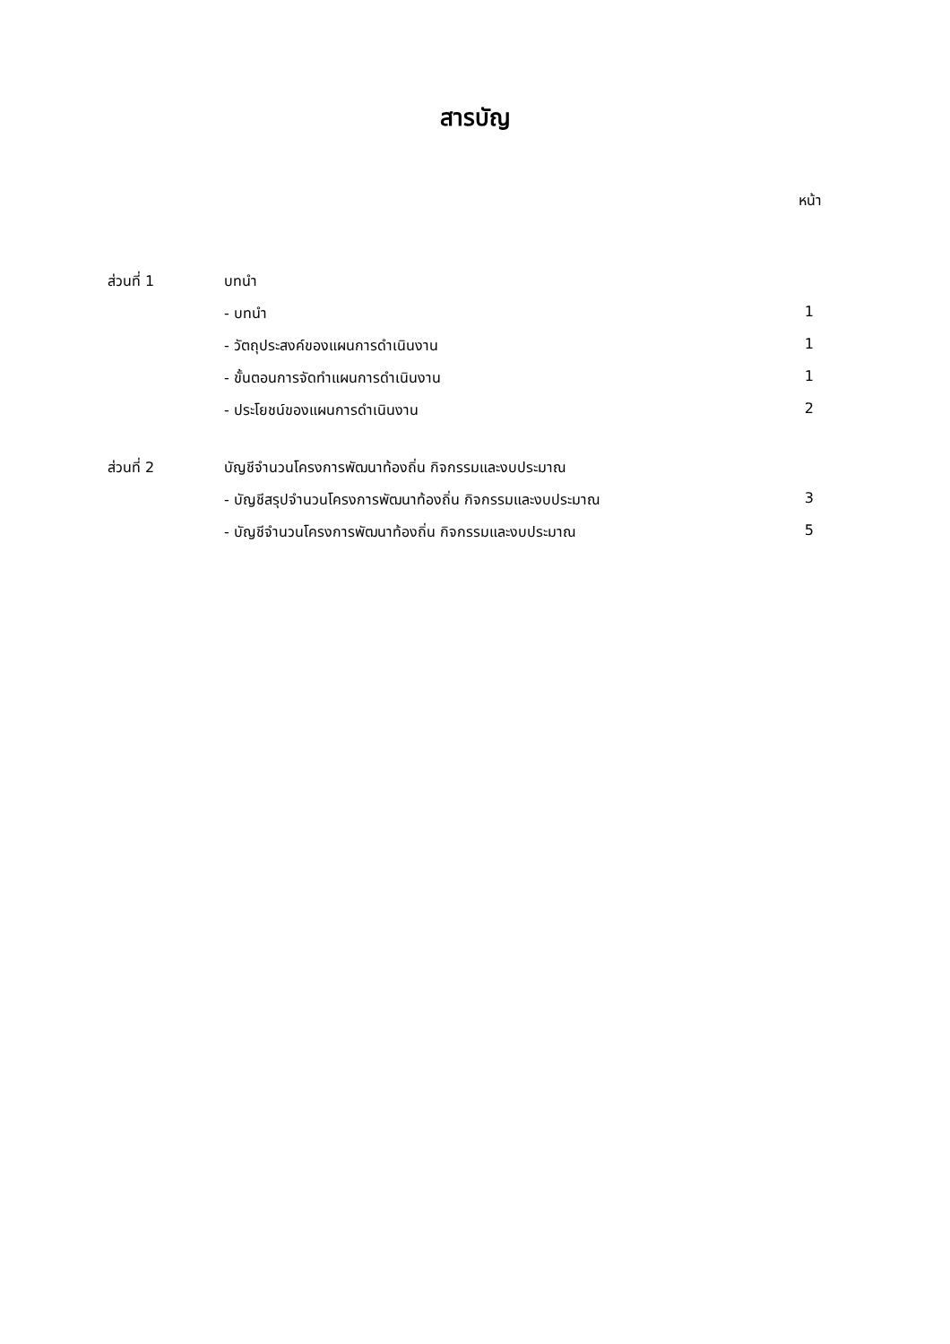สารบัญ
หน้า
| ส่วนที่ 1 | บทนำ | |
| | - บทนำ | 1 |
| | - วัตถุประสงค์ของแผนการดำเนินงาน | 1 |
| | - ขั้นตอนการจัดทำแผนการดำเนินงาน | 1 |
| | - ประโยชน์ของแผนการดำเนินงาน | 2 |
| ส่วนที่ 2 | บัญชีจำนวนโครงการพัฒนาท้องถิ่น กิจกรรมและงบประมาณ | |
| | - บัญชีสรุปจำนวนโครงการพัฒนาท้องถิ่น กิจกรรมและงบประมาณ | 3 |
| | - บัญชีจำนวนโครงการพัฒนาท้องถิ่น กิจกรรมและงบประมาณ | 5 |